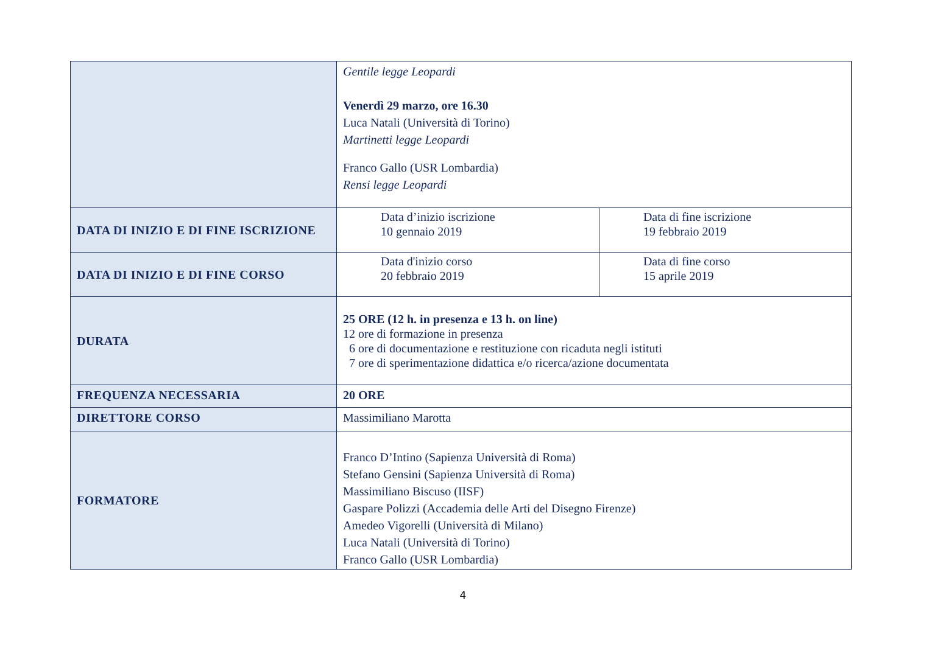| | Gentile legge Leopardi Venerdì 29 marzo, ore 16.30 Luca Natali (Università di Torino) Martinetti legge Leopardi Franco Gallo (USR Lombardia) Rensi legge Leopardi | |
| DATA DI INIZIO E DI FINE ISCRIZIONE | Data d’inizio iscrizione 10 gennaio 2019 | Data di fine iscrizione 19 febbraio 2019 |
| DATA DI INIZIO E DI FINE CORSO | Data d'inizio corso 20 febbraio 2019 | Data di fine corso 15 aprile 2019 |
| DURATA | 25 ORE (12 h. in presenza e 13 h. on line) 12 ore di formazione in presenza 6 ore di documentazione e restituzione con ricaduta negli istituti 7 ore di sperimentazione didattica e/o ricerca/azione documentata | |
| FREQUENZA NECESSARIA | 20 ORE | |
| DIRETTORE CORSO | Massimiliano Marotta | |
| FORMATORE | Franco D’Intino (Sapienza Università di Roma) Stefano Gensini (Sapienza Università di Roma) Massimiliano Biscuso (IISF) Gaspare Polizzi (Accademia delle Arti del Disegno Firenze) Amedeo Vigorelli (Università di Milano) Luca Natali (Università di Torino) Franco Gallo (USR Lombardia) | |
4